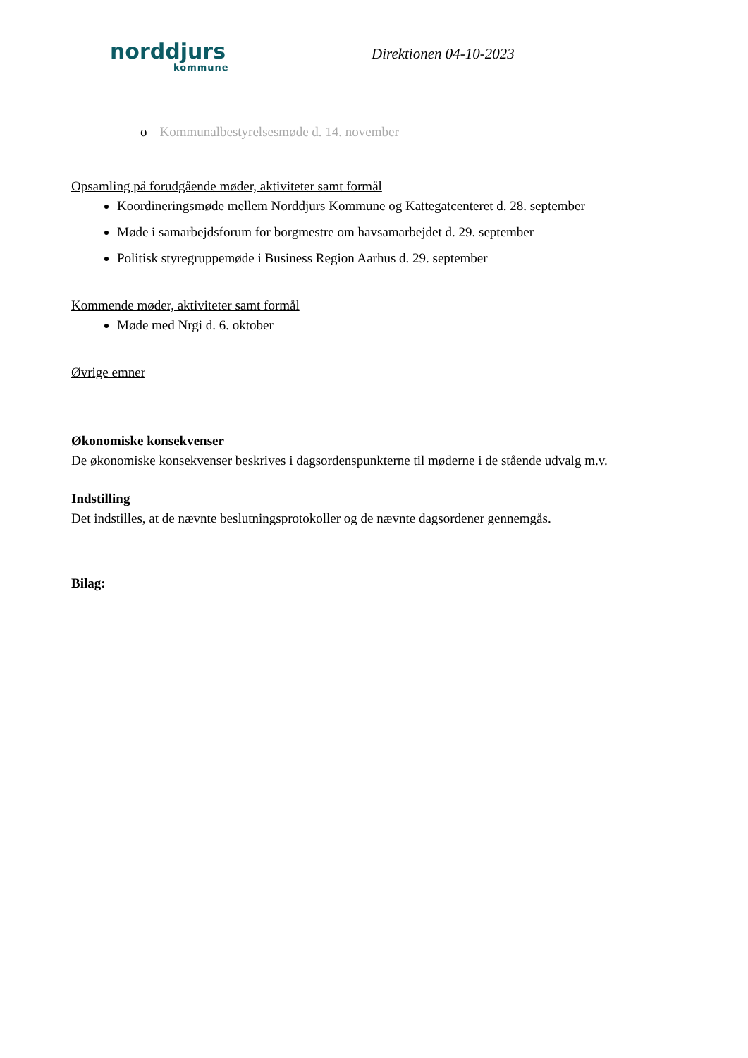norddjurs
kommune
Direktionen 04-10-2023
o Kommunalbestyrelsesmøde d. 14. november
Opsamling på forudgående møder, aktiviteter samt formål
Koordineringsmøde mellem Norddjurs Kommune og Kattegatcenteret d. 28. september
Møde i samarbejdsforum for borgmestre om havsamarbejdet d. 29. september
Politisk styregruppemøde i Business Region Aarhus d. 29. september
Kommende møder, aktiviteter samt formål
Møde med Nrgi d. 6. oktober
Øvrige emner
Økonomiske konsekvenser
De økonomiske konsekvenser beskrives i dagsordenspunkterne til møderne i de stående udvalg m.v.
Indstilling
Det indstilles, at de nævnte beslutningsprotokoller og de nævnte dagsordener gennemgås.
Bilag: